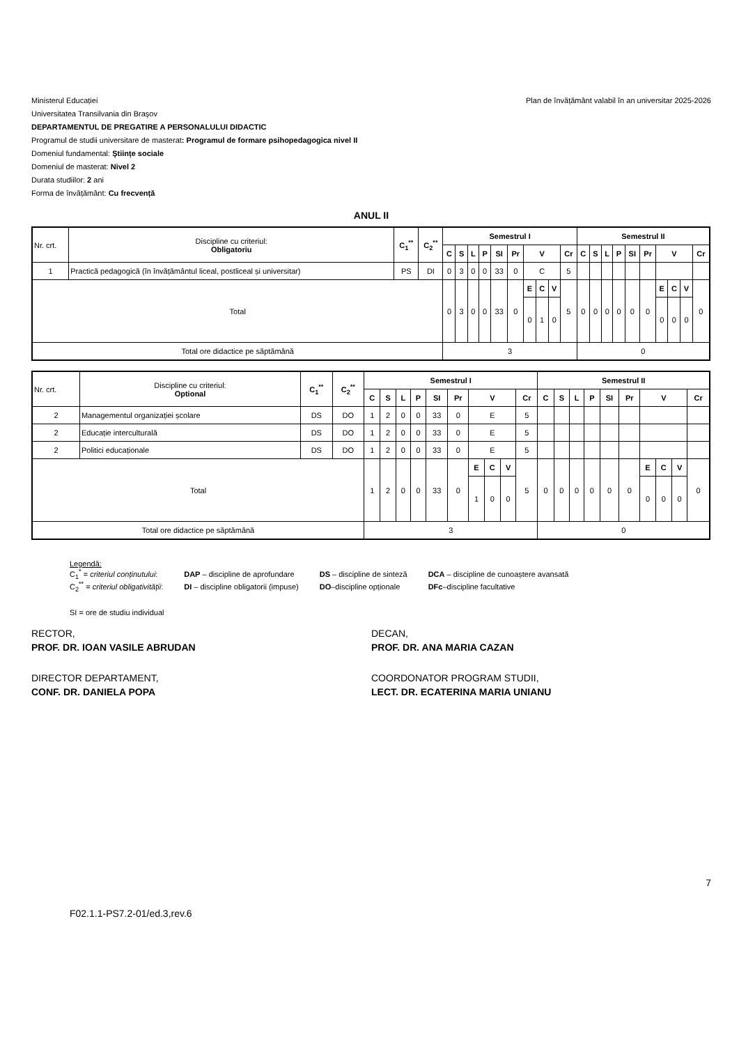Ministerul Educației Plan de învățământ valabil în an universitar 2025-2026
Universitatea Transilvania din Braşov
DEPARTAMENTUL DE PREGATIRE A PERSONALULUI DIDACTIC
Programul de studii universitare de masterat: Programul de formare psihopedagogica nivel II
Domeniul fundamental: Ştiințe sociale
Domeniul de masterat: Nivel 2
Durata studiilor: 2 ani
Forma de învățământ: Cu frecvență
ANUL II
| Nr. crt. | Discipline cu criteriul: Obligatoriu | C<sub>1</sub><sup>**</sup> | C<sub>2</sub><sup>**</sup> | Semestrul I | | | | | | | | | | Semestrul II | | | | | | | | | |
| | | | | C | S | L | P | SI | Pr | V | | | Cr | C | S | L | P | SI | Pr | V | | | Cr |
| 1 | Practică pedagogică (în învățământul liceal, postliceal și universitar) | PS | DI | 0 | 3 | 0 | 0 | 33 | 0 | C | | | 5 | | | | | | | | | | |
| Total | | | | 0 | 3 | 0 | 0 | 33 | 0 | E | C | V | 5 | 0 | 0 | 0 | 0 | 0 | 0 | E | C | V | 0 |
| | | | | | | | | | | 0 | 1 | 0 | | | | | | | | 0 | 0 | 0 | |
| Total ore didactice pe săptămână | | | | 3 | | | | | | | | | | 0 | | | | | | | | | |
| Nr. crt. | Discipline cu criteriul: Optional | C<sub>1</sub><sup>**</sup> | C<sub>2</sub><sup>**</sup> | Semestrul I | | | | | | | | | | Semestrul II | | | | | | | | | |
| | | | | C | S | L | P | SI | Pr | V | | | Cr | C | S | L | P | SI | Pr | V | | | Cr |
| 2 | Managementul organizației școlare | DS | DO | 1 | 2 | 0 | 0 | 33 | 0 | E | | | 5 | | | | | | | | | | |
| 2 | Educație interculturală | DS | DO | 1 | 2 | 0 | 0 | 33 | 0 | E | | | 5 | | | | | | | | | | |
| 2 | Politici educaționale | DS | DO | 1 | 2 | 0 | 0 | 33 | 0 | E | | | 5 | | | | | | | | | | |
| Total | | | | 1 | 2 | 0 | 0 | 33 | 0 | E | C | V | 5 | 0 | 0 | 0 | 0 | 0 | 0 | E | C | V | 0 |
| | | | | | | | | | | 1 | 0 | 0 | | | | | | | | 0 | 0 | 0 | |
| Total ore didactice pe săptămână | | | | 3 | | | | | | | | | | 0 | | | | | | | | | |
Legendă:
| C<sub>1</sub><sup>*</sup> = criteriul conținutului : | DAP – discipline de aprofundare | DS – discipline de sinteză | DCA – discipline de cunoaștere avansată |
| C<sub>2</sub><sup>**</sup> = criteriul obligativității : | DI – discipline obligatorii (impuse) | DO –discipline opționale | DFc –discipline facultative |
SI = ore de studiu individual
RECTOR,
PROF. DR. IOAN VASILE ABRUDAN
DECAN,
PROF. DR. ANA MARIA CAZAN
DIRECTOR DEPARTAMENT,
CONF. DR. DANIELA POPA
COORDONATOR PROGRAM STUDII,
LECT. DR. ECATERINA MARIA UNIANU
F02.1.1-PS7.2-01/ed.3,rev.6
7